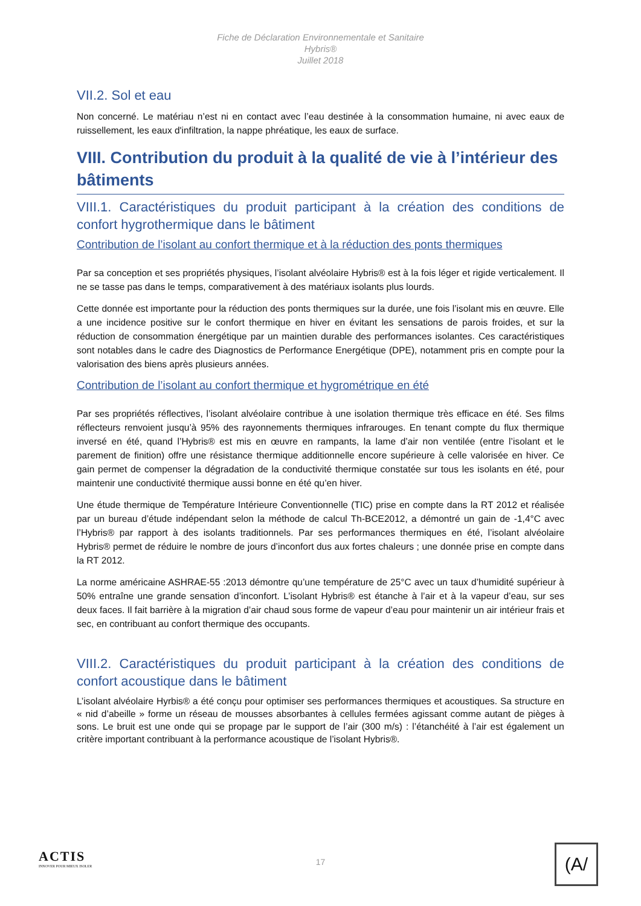Fiche de Déclaration Environnementale et Sanitaire
Hybris®
Juillet 2018
VII.2. Sol et eau
Non concerné. Le matériau n’est ni en contact avec l’eau destinée à la consommation humaine, ni avec eaux de ruissellement, les eaux d'infiltration, la nappe phréatique, les eaux de surface.
VIII. Contribution du produit à la qualité de vie à l’intérieur des bâtiments
VIII.1. Caractéristiques du produit participant à la création des conditions de confort hygrothermique dans le bâtiment
Contribution de l’isolant au confort thermique et à la réduction des ponts thermiques
Par sa conception et ses propriétés physiques, l’isolant alvéolaire Hybris® est à la fois léger et rigide verticalement. Il ne se tasse pas dans le temps, comparativement à des matériaux isolants plus lourds.
Cette donnée est importante pour la réduction des ponts thermiques sur la durée, une fois l’isolant mis en œuvre. Elle a une incidence positive sur le confort thermique en hiver en évitant les sensations de parois froides, et sur la réduction de consommation énergétique par un maintien durable des performances isolantes. Ces caractéristiques sont notables dans le cadre des Diagnostics de Performance Energétique (DPE), notamment pris en compte pour la valorisation des biens après plusieurs années.
Contribution de l’isolant au confort thermique et hygrométrique en été
Par ses propriétés réflectives, l’isolant alvéolaire contribue à une isolation thermique très efficace en été. Ses films réflecteurs renvoient jusqu’à 95% des rayonnements thermiques infrarouges. En tenant compte du flux thermique inversé en été, quand l’Hybris® est mis en œuvre en rampants, la lame d’air non ventilée (entre l’isolant et le parement de finition) offre une résistance thermique additionnelle encore supérieure à celle valorisée en hiver. Ce gain permet de compenser la dégradation de la conductivité thermique constatée sur tous les isolants en été, pour maintenir une conductivité thermique aussi bonne en été qu’en hiver.
Une étude thermique de Température Intérieure Conventionnelle (TIC) prise en compte dans la RT 2012 et réalisée par un bureau d’étude indépendant selon la méthode de calcul Th-BCE2012, a démontré un gain de -1,4°C avec l’Hybris® par rapport à des isolants traditionnels. Par ses performances thermiques en été, l’isolant alvéolaire Hybris® permet de réduire le nombre de jours d’inconfort dus aux fortes chaleurs ; une donnée prise en compte dans la RT 2012.
La norme américaine ASHRAE-55 :2013 démontre qu’une température de 25°C avec un taux d’humidité supérieur à 50% entraîne une grande sensation d’inconfort. L’isolant Hybris® est étanche à l’air et à la vapeur d’eau, sur ses deux faces. Il fait barrière à la migration d’air chaud sous forme de vapeur d’eau pour maintenir un air intérieur frais et sec, en contribuant au confort thermique des occupants.
VIII.2. Caractéristiques du produit participant à la création des conditions de confort acoustique dans le bâtiment
L’isolant alvéolaire Hyrbis® a été conçu pour optimiser ses performances thermiques et acoustiques. Sa structure en « nid d’abeille » forme un réseau de mousses absorbantes à cellules fermées agissant comme autant de pièges à sons. Le bruit est une onde qui se propage par le support de l’air (300 m/s) : l’étanchéité à l’air est également un critère important contribuant à la performance acoustique de l’isolant Hybris®.
ACTIS
INNOVER POUR MIEUX ISOLER
17
(A/